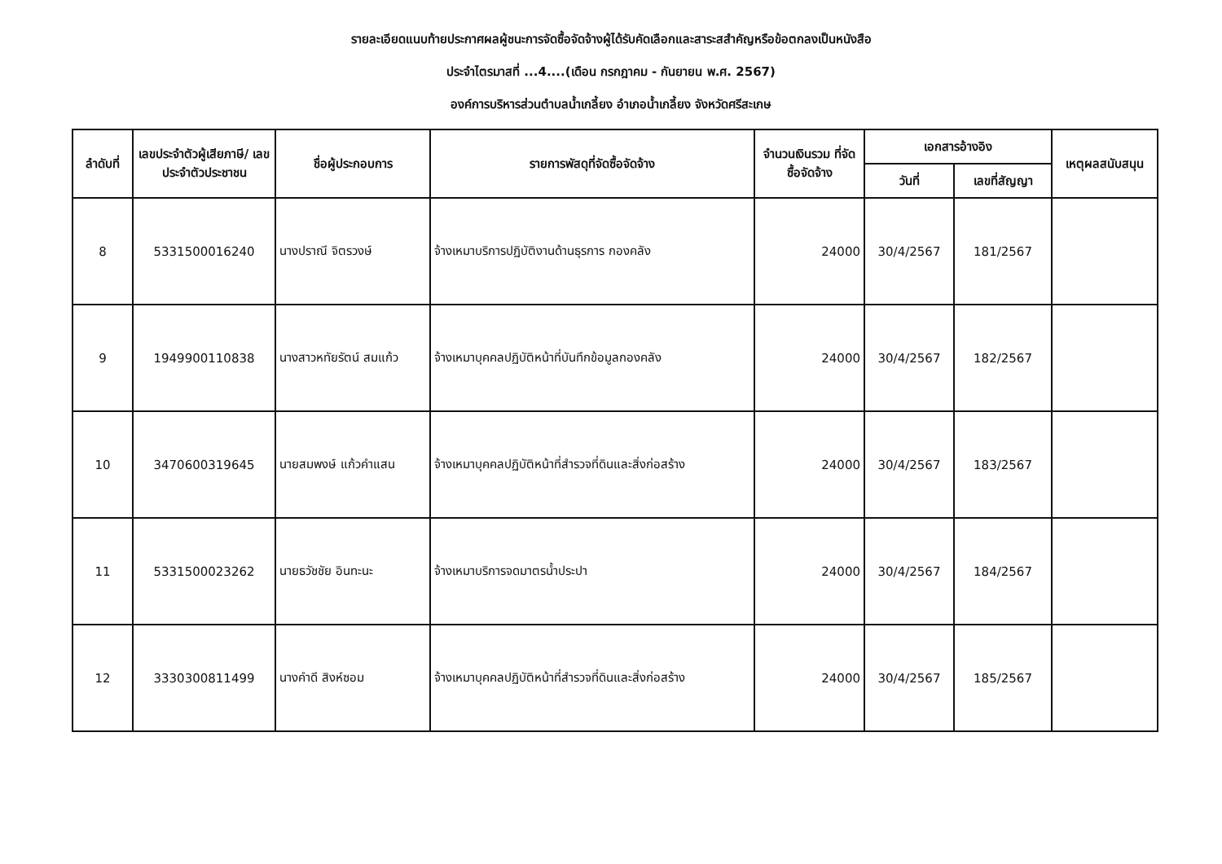รายละเอียดแนบท้ายประกาศผลผู้ชนะการจัดซื้อจัดจ้างผู้ได้รับคัดเลือกและสาระสสำคัญหรือข้อตกลงเป็นหนังสือ
ประจำไตรมาสที่ ...4....(เดือน กรกฎาคม - กันยายน พ.ศ. 2567)
องค์การบริหารส่วนตำบลน้ำเกลี้ยง อำเภอน้ำเกลี้ยง จังหวัดศรีสะเกษ
| ลำดับที่ | เลขประจำตัวผู้เสียภาษี/ เลขประจำตัวประชาชน | ชื่อผู้ประกอบการ | รายการพัสดุที่จัดซื้อจัดจ้าง | จำนวนเงินรวม ที่จัดซื้อจัดจ้าง | เอกสารอ้างอิง | | เหตุผลสนับสนุน |
| --- | --- | --- | --- | --- | --- | --- | --- |
| | | | | | วันที่ | เลขที่สัญญา | |
| 8 | 5331500016240 | นางปราณี จิตรวงษ์ | จ้างเหมาบริการปฏิบัติงานด้านธุรการ กองคลัง | 24000 | 30/4/2567 | 181/2567 | |
| 9 | 1949900110838 | นางสาวหทัยรัตน์ สมแก้ว | จ้างเหมาบุคคลปฏิบัติหน้าที่บันทึกข้อมูลกองคลัง | 24000 | 30/4/2567 | 182/2567 | |
| 10 | 3470600319645 | นายสมพงษ์ แก้วคำแสน | จ้างเหมาบุคคลปฏิบัติหน้าที่สำรวจที่ดินและสิ่งก่อสร้าง | 24000 | 30/4/2567 | 183/2567 | |
| 11 | 5331500023262 | นายธวัชชัย อินทะนะ | จ้างเหมาบริการจดมาตรน้ำประปา | 24000 | 30/4/2567 | 184/2567 | |
| 12 | 3330300811499 | นางคำดี สิงห์ซอม | จ้างเหมาบุคคลปฏิบัติหน้าที่สำรวจที่ดินและสิ่งก่อสร้าง | 24000 | 30/4/2567 | 185/2567 | |